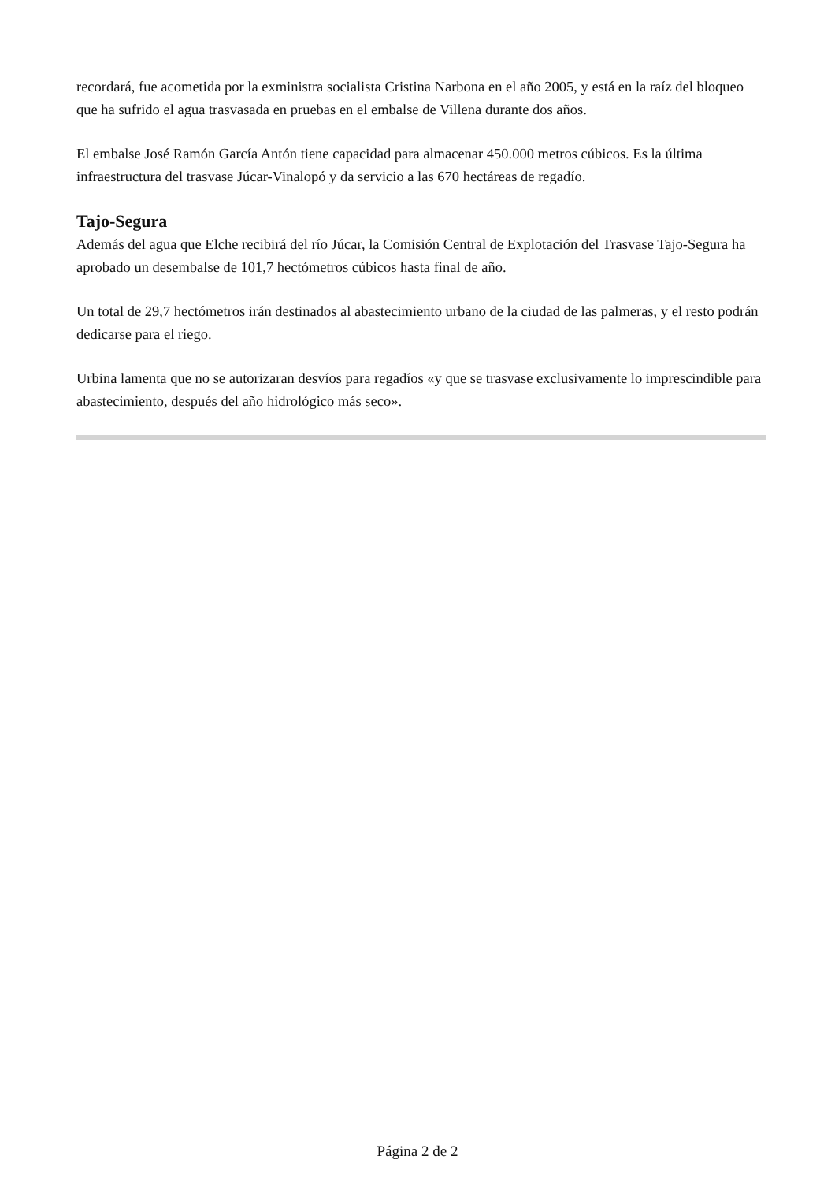recordará, fue acometida por la exministra socialista Cristina Narbona en el año 2005, y está en la raíz del bloqueo que ha sufrido el agua trasvasada en pruebas en el embalse de Villena durante dos años.
El embalse José Ramón García Antón tiene capacidad para almacenar 450.000 metros cúbicos. Es la última infraestructura del trasvase Júcar-Vinalopó y da servicio a las 670 hectáreas de regadío.
Tajo-Segura
Además del agua que Elche recibirá del río Júcar, la Comisión Central de Explotación del Trasvase Tajo-Segura ha aprobado un desembalse de 101,7 hectómetros cúbicos hasta final de año.
Un total de 29,7 hectómetros irán destinados al abastecimiento urbano de la ciudad de las palmeras, y el resto podrán dedicarse para el riego.
Urbina lamenta que no se autorizaran desvíos para regadíos «y que se trasvase exclusivamente lo imprescindible para abastecimiento, después del año hidrológico más seco».
Página 2 de 2